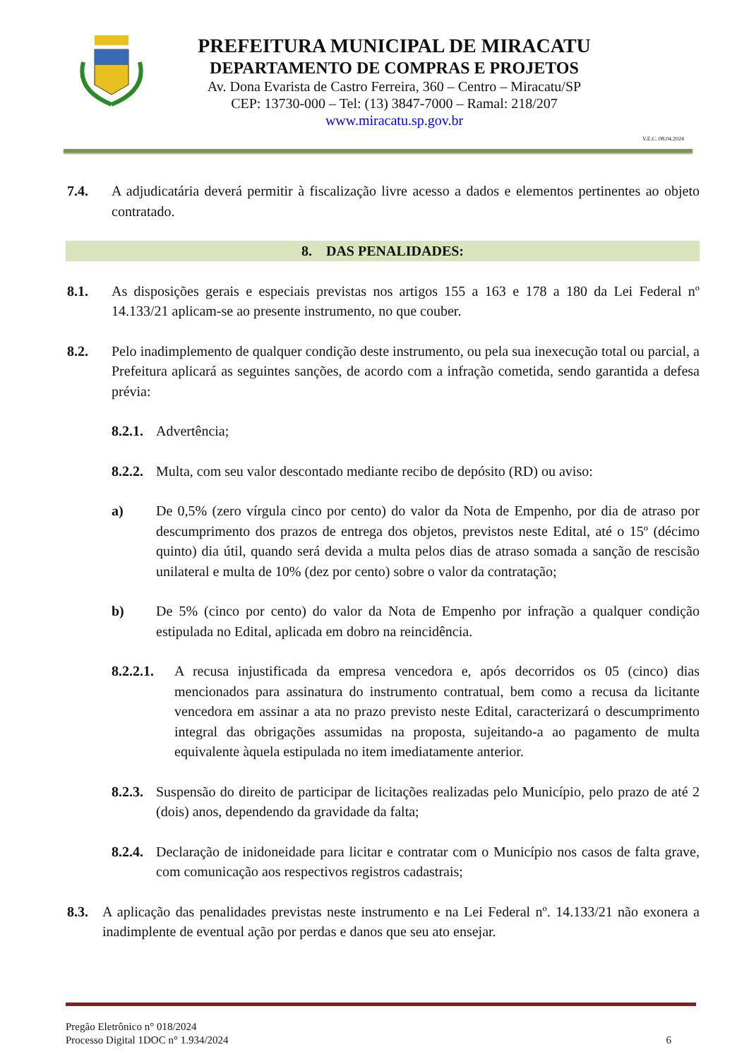PREFEITURA MUNICIPAL DE MIRACATU
DEPARTAMENTO DE COMPRAS E PROJETOS
Av. Dona Evarista de Castro Ferreira, 360 – Centro – Miracatu/SP
CEP: 13730-000 – Tel: (13) 3847-7000 – Ramal: 218/207
www.miracatu.sp.gov.br
V.E.C. 08.04.2024
7.4. A adjudicatária deverá permitir à fiscalização livre acesso a dados e elementos pertinentes ao objeto contratado.
8. DAS PENALIDADES:
8.1. As disposições gerais e especiais previstas nos artigos 155 a 163 e 178 a 180 da Lei Federal nº 14.133/21 aplicam-se ao presente instrumento, no que couber.
8.2. Pelo inadimplemento de qualquer condição deste instrumento, ou pela sua inexecução total ou parcial, a Prefeitura aplicará as seguintes sanções, de acordo com a infração cometida, sendo garantida a defesa prévia:
8.2.1. Advertência;
8.2.2. Multa, com seu valor descontado mediante recibo de depósito (RD) ou aviso:
a) De 0,5% (zero vírgula cinco por cento) do valor da Nota de Empenho, por dia de atraso por descumprimento dos prazos de entrega dos objetos, previstos neste Edital, até o 15º (décimo quinto) dia útil, quando será devida a multa pelos dias de atraso somada a sanção de rescisão unilateral e multa de 10% (dez por cento) sobre o valor da contratação;
b) De 5% (cinco por cento) do valor da Nota de Empenho por infração a qualquer condição estipulada no Edital, aplicada em dobro na reincidência.
8.2.2.1. A recusa injustificada da empresa vencedora e, após decorridos os 05 (cinco) dias mencionados para assinatura do instrumento contratual, bem como a recusa da licitante vencedora em assinar a ata no prazo previsto neste Edital, caracterizará o descumprimento integral das obrigações assumidas na proposta, sujeitando-a ao pagamento de multa equivalente àquela estipulada no item imediatamente anterior.
8.2.3. Suspensão do direito de participar de licitações realizadas pelo Município, pelo prazo de até 2 (dois) anos, dependendo da gravidade da falta;
8.2.4. Declaração de inidoneidade para licitar e contratar com o Município nos casos de falta grave, com comunicação aos respectivos registros cadastrais;
8.3. A aplicação das penalidades previstas neste instrumento e na Lei Federal nº. 14.133/21 não exonera a inadimplente de eventual ação por perdas e danos que seu ato ensejar.
Pregão Eletrônico n° 018/2024
Processo Digital 1DOC n° 1.934/2024
6